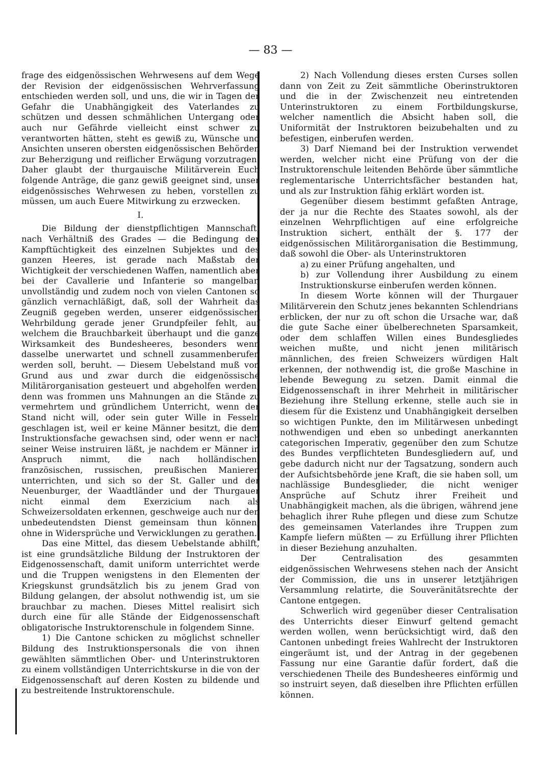— 83 —
frage des eidgenössischen Wehrwesens auf dem Wege der Revision der eidgenössischen Wehrverfassung entschieden werden soll, und uns, die wir in Tagen der Gefahr die Unabhängigkeit des Vaterlandes zu schützen und dessen schmählichen Untergang oder auch nur Gefährde vielleicht einst schwer zu verantworten hätten, steht es gewiß zu, Wünsche und Ansichten unseren obersten eidgenössischen Behörden zur Beherzigung und reiflicher Erwägung vorzutragen. Daher glaubt der thurgauische Militärverein Euch folgende Anträge, die ganz gewiß geeignet sind, unser eidgenössisches Wehrwesen zu heben, vorstellen zu müssen, um auch Euere Mitwirkung zu erzwecken.
I.
Die Bildung der dienstpflichtigen Mannschaft, nach Verhältniß des Grades — die Bedingung der Kampftüchtigkeit des einzelnen Subjektes und des ganzen Heeres, ist gerade nach Maßstab der Wichtigkeit der verschiedenen Waffen, namentlich aber bei der Cavallerie und Infanterie so mangelbar, unvollständig und zudem noch von vielen Cantonen so gänzlich vernachläßigt, daß, soll der Wahrheit das Zeugniß gegeben werden, unserer eidgenössischen Wehrbildung gerade jener Grundpfeiler fehlt, auf welchem die Brauchbarkeit überhaupt und die ganze Wirksamkeit des Bundesheeres, besonders wenn dasselbe unerwartet und schnell zusammenberufen werden soll, beruht. — Diesem Uebelstand muß von Grund aus und zwar durch die eidgenössische Militärorganisation gesteuert und abgeholfen werden; denn was frommen uns Mahnungen an die Stände zu vermehrtem und gründlichem Unterricht, wenn der Stand nicht will, oder sein guter Wille in Fesseln geschlagen ist, weil er keine Männer besitzt, die dem Instruktionsfache gewachsen sind, oder wenn er nach seiner Weise instruiren läßt, je nachdem er Männer in Anspruch nimmt, die nach holländischen, französischen, russischen, preußischen Manieren unterrichten, und sich so der St. Galler und der Neuenburger, der Waadtländer und der Thurgauer nicht einmal dem Exerzicium nach als Schweizersoldaten erkennen, geschweige auch nur den unbedeutendsten Dienst gemeinsam thun können, ohne in Widersprüche und Verwicklungen zu gerathen.
Das eine Mittel, das diesem Uebelstande abhilft, ist eine grundsätzliche Bildung der Instruktoren der Eidgenossenschaft, damit uniform unterrichtet werde und die Truppen wenigstens in den Elementen der Kriegskunst grundsätzlich bis zu jenem Grad von Bildung gelangen, der absolut nothwendig ist, um sie brauchbar zu machen. Dieses Mittel realisirt sich durch eine für alle Stände der Eidgenossenschaft obligatorische Instruktorenschule in folgendem Sinne.
1) Die Cantone schicken zu möglichst schneller Bildung des Instruktionspersonals die von ihnen gewählten sämmtlichen Ober- und Unterinstruktoren zu einem vollständigen Unterrichtskurse in die von der Eidgenossenschaft auf deren Kosten zu bildende und zu bestreitende Instruktorenschule.
2) Nach Vollendung dieses ersten Curses sollen dann von Zeit zu Zeit sämmtliche Oberinstruktoren und die in der Zwischenzeit neu eintretenden Unterinstruktoren zu einem Fortbildungskurse, welcher namentlich die Absicht haben soll, die Uniformität der Instruktoren beizubehalten und zu befestigen, einberufen werden.
3) Darf Niemand bei der Instruktion verwendet werden, welcher nicht eine Prüfung von der die Instruktorenschule leitenden Behörde über sämmtliche reglementarische Unterrichtsfächer bestanden hat, und als zur Instruktion fähig erklärt worden ist.
Gegenüber diesem bestimmt gefaßten Antrage, der ja nur die Rechte des Staates sowohl, als der einzelnen Wehrpflichtigen auf eine erfolgreiche Instruktion sichert, enthält der §. 177 der eidgenössischen Militärorganisation die Bestimmung, daß sowohl die Ober- als Unterinstruktoren
a) zu einer Prüfung angehalten, und
b) zur Vollendung ihrer Ausbildung zu einem Instruktionskurse einberufen werden können.
In diesem Worte können will der Thurgauer Militärverein den Schutz jenes bekannten Schlendrians erblicken, der nur zu oft schon die Ursache war, daß die gute Sache einer übelberechneten Sparsamkeit, oder dem schlaffen Willen eines Bundesgliedes weichen mußte, und nicht jenen militärisch männlichen, des freien Schweizers würdigen Halt erkennen, der nothwendig ist, die große Maschine in lebende Bewegung zu setzen. Damit einmal die Eidgenossenschaft in ihrer Mehrheit in militärischer Beziehung ihre Stellung erkenne, stelle auch sie in diesem für die Existenz und Unabhängigkeit derselben so wichtigen Punkte, den im Militärwesen unbedingt nothwendigen und eben so unbedingt anerkannten categorischen Imperativ, gegenüber den zum Schutze des Bundes verpflichteten Bundesgliedern auf, und gebe dadurch nicht nur der Tagsatzung, sondern auch der Aufsichtsbehörde jene Kraft, die sie haben soll, um nachlässige Bundesglieder, die nicht weniger Ansprüche auf Schutz ihrer Freiheit und Unabhängigkeit machen, als die übrigen, während jene behaglich ihrer Ruhe pflegen und diese zum Schutze des gemeinsamen Vaterlandes ihre Truppen zum Kampfe liefern müßten — zu Erfüllung ihrer Pflichten in dieser Beziehung anzuhalten.
Der Centralisation des gesammten eidgenössischen Wehrwesens stehen nach der Ansicht der Commission, die uns in unserer letztjährigen Versammlung relatirte, die Souveränitätsrechte der Cantone entgegen.
Schwerlich wird gegenüber dieser Centralisation des Unterrichts dieser Einwurf geltend gemacht werden wollen, wenn berücksichtigt wird, daß den Cantonen unbedingt freies Wahlrecht der Instruktoren eingeräumt ist, und der Antrag in der gegebenen Fassung nur eine Garantie dafür fordert, daß die verschiedenen Theile des Bundesheeres einförmig und so instruirt seyen, daß dieselben ihre Pflichten erfüllen können.